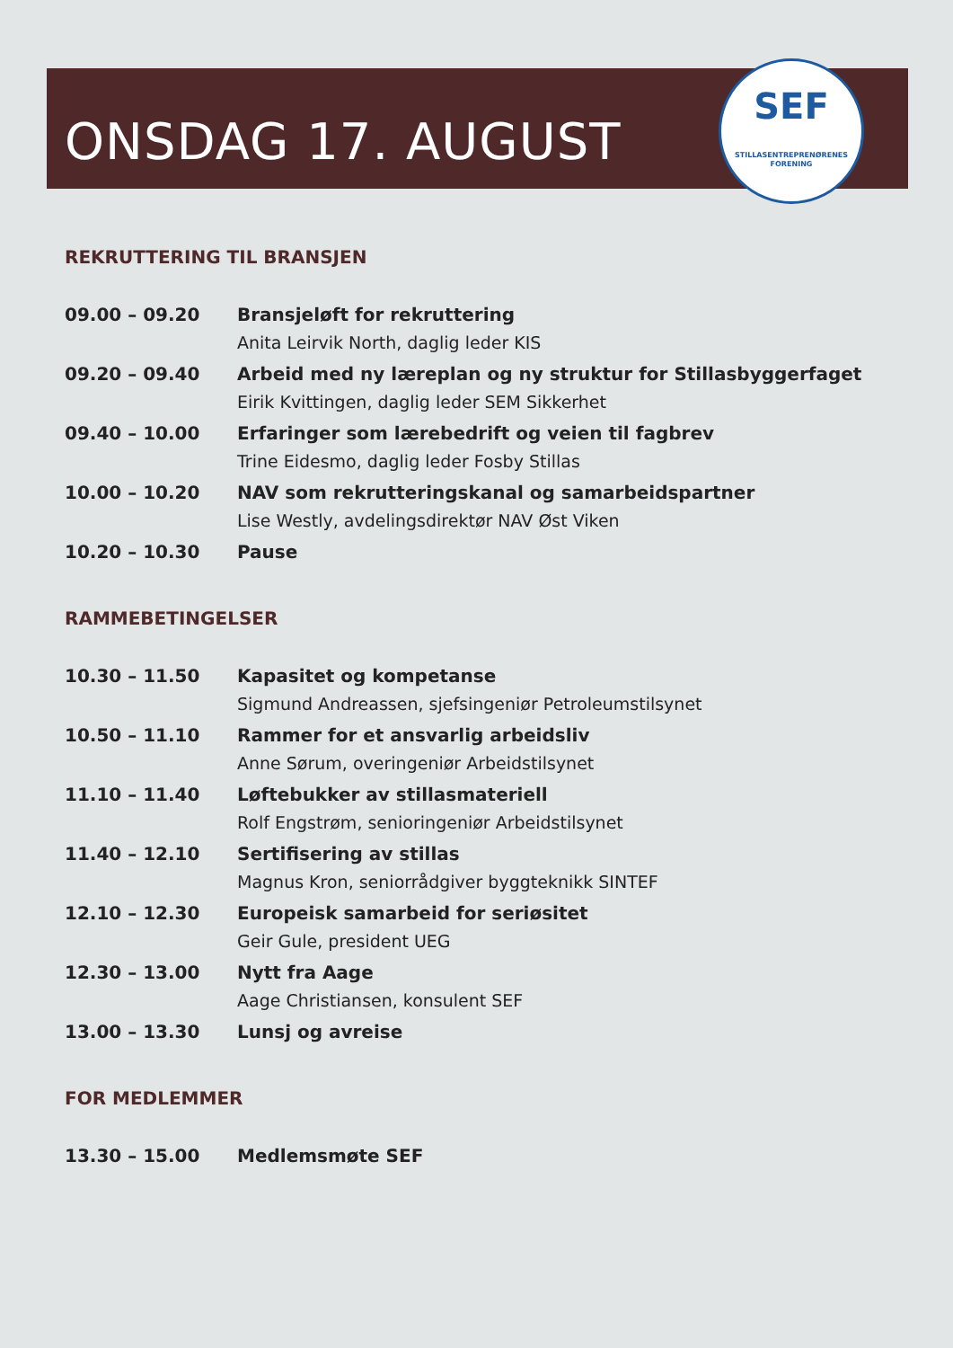ONSDAG 17. AUGUST
SEF
STILLASENTREPRENØRENES FORENING
REKRUTTERING TIL BRANSJEN
| 09.00 – 09.20 | Bransjeløft for rekruttering Anita Leirvik North, daglig leder KIS |
| 09.20 – 09.40 | Arbeid med ny læreplan og ny struktur for Stillasbyggerfaget Eirik Kvittingen, daglig leder SEM Sikkerhet |
| 09.40 – 10.00 | Erfaringer som lærebedrift og veien til fagbrev Trine Eidesmo, daglig leder Fosby Stillas |
| 10.00 – 10.20 | NAV som rekrutteringskanal og samarbeidspartner Lise Westly, avdelingsdirektør NAV Øst Viken |
| 10.20 – 10.30 | Pause |
RAMMEBETINGELSER
| 10.30 – 11.50 | Kapasitet og kompetanse Sigmund Andreassen, sjefsingeniør Petroleumstilsynet |
| 10.50 – 11.10 | Rammer for et ansvarlig arbeidsliv Anne Sørum, overingeniør Arbeidstilsynet |
| 11.10 – 11.40 | Løftebukker av stillasmateriell Rolf Engstrøm, senioringeniør Arbeidstilsynet |
| 11.40 – 12.10 | Sertifisering av stillas Magnus Kron, seniorrådgiver byggteknikk SINTEF |
| 12.10 – 12.30 | Europeisk samarbeid for seriøsitet Geir Gule, president UEG |
| 12.30 – 13.00 | Nytt fra Aage Aage Christiansen, konsulent SEF |
| 13.00 – 13.30 | Lunsj og avreise |
FOR MEDLEMMER
| 13.30 – 15.00 | Medlemsmøte SEF |